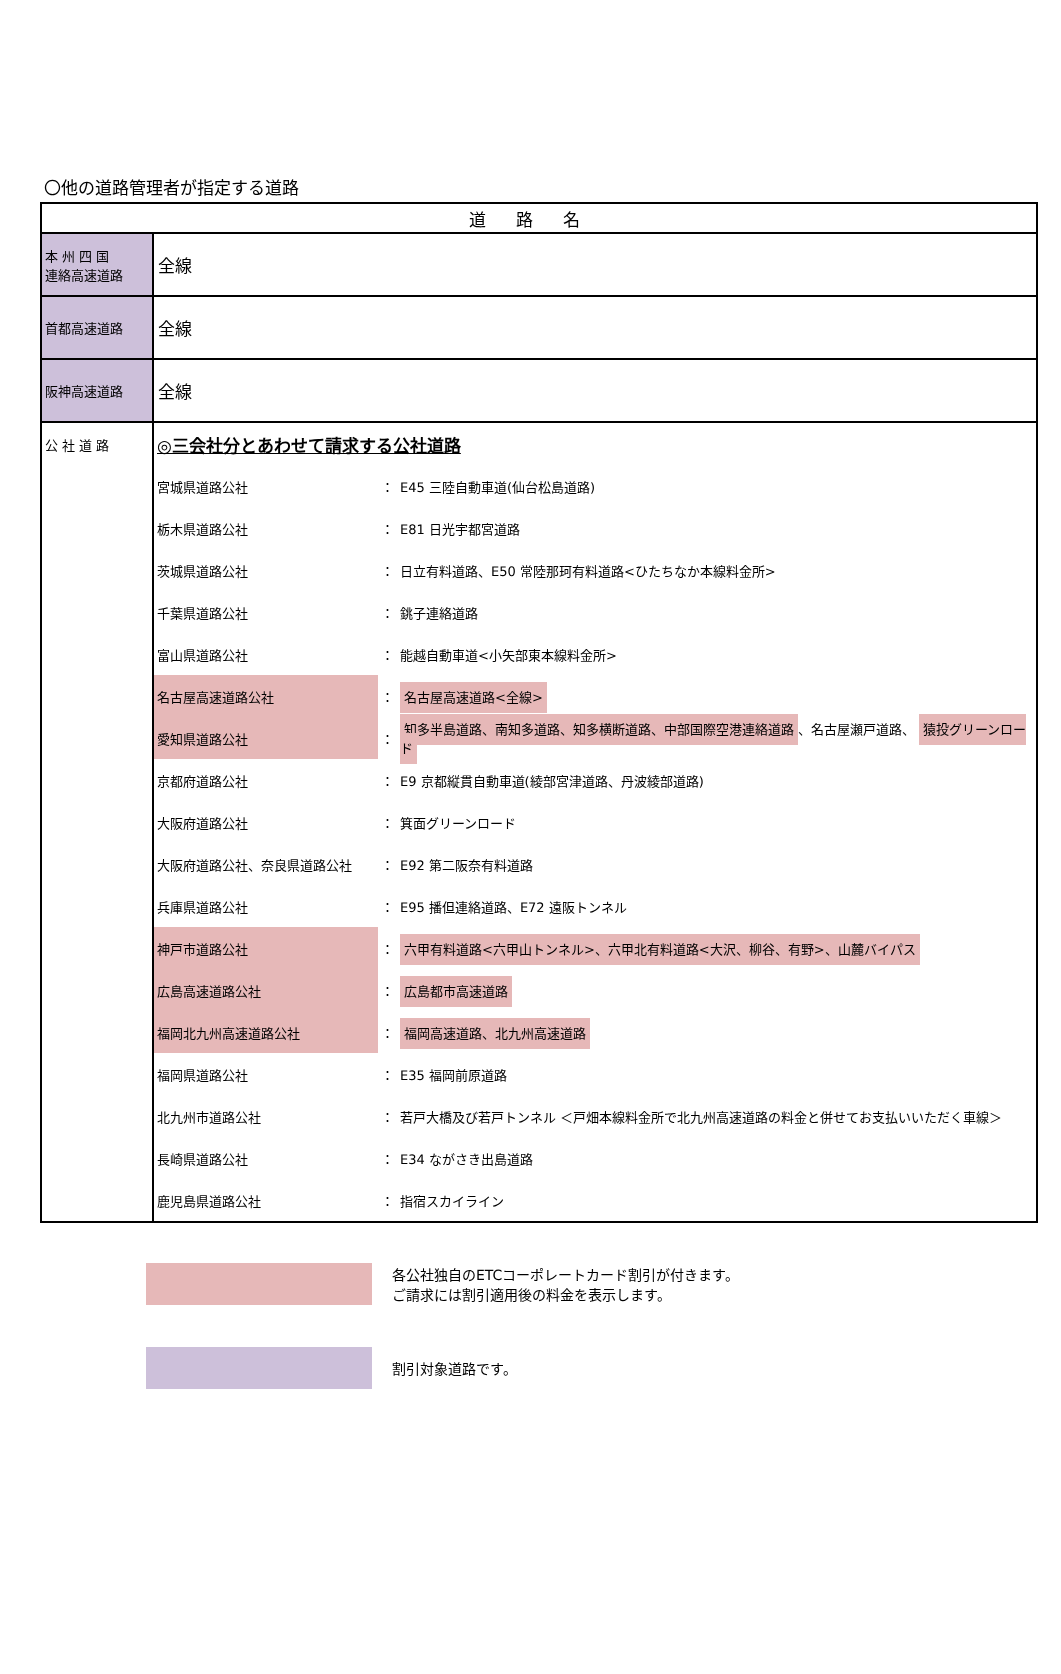〇他の道路管理者が指定する道路
| 道路名 | |
| --- | --- |
| 本 州 四 国 連絡高速道路 | 全線 |
| 首都高速道路 | 全線 |
| 阪神高速道路 | 全線 |
| 公 社 道 路 | / ◎三会社分とあわせて請求する公社道路 / / / / 宮城県道路公社 / ： / E45 三陸自動車道(仙台松島道路) / / 栃木県道路公社 / ： / E81 日光宇都宮道路 / / 茨城県道路公社 / ： / 日立有料道路、E50 常陸那珂有料道路<ひたちなか本線料金所> / / 千葉県道路公社 / ： / 銚子連絡道路 / / 富山県道路公社 / ： / 能越自動車道<小矢部東本線料金所> / / 名古屋高速道路公社 / ： / 名古屋高速道路<全線> / / 愛知県道路公社 / ： / 知多半島道路、南知多道路、知多横断道路、中部国際空港連絡道路 、名古屋瀬戸道路、 猿投グリーンロード / / 京都府道路公社 / ： / E9 京都縦貫自動車道(綾部宮津道路、丹波綾部道路) / / 大阪府道路公社 / ： / 箕面グリーンロード / / 大阪府道路公社、奈良県道路公社 / ： / E92 第二阪奈有料道路 / / 兵庫県道路公社 / ： / E95 播但連絡道路、E72 遠阪トンネル / / 神戸市道路公社 / ： / 六甲有料道路<六甲山トンネル>、六甲北有料道路<大沢、柳谷、有野>、山麓バイパス / / 広島高速道路公社 / ： / 広島都市高速道路 / / 福岡北九州高速道路公社 / ： / 福岡高速道路、北九州高速道路 / / 福岡県道路公社 / ： / E35 福岡前原道路 / / 北九州市道路公社 / ： / 若戸大橋及び若戸トンネル ＜戸畑本線料金所で北九州高速道路の料金と併せてお支払いいただく車線＞ / / 長崎県道路公社 / ： / E34 ながさき出島道路 / / 鹿児島県道路公社 / ： / 指宿スカイライン / |
各公社独自のETCコーポレートカード割引が付きます。
ご請求には割引適用後の料金を表示します。
割引対象道路です。